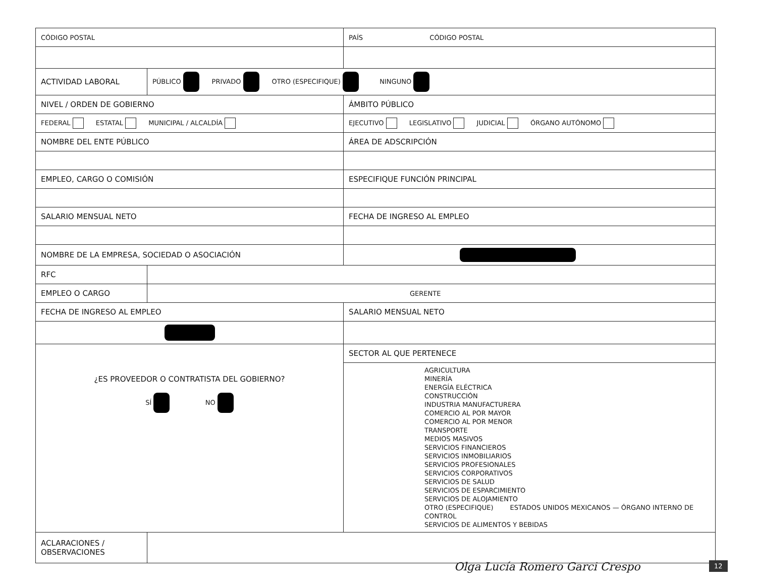| CÓDIGO POSTAL | | PAÍS CÓDIGO POSTAL |
| ACTIVIDAD LABORAL | PÚBLICO PRIVADO OTRO (ESPECIFIQUE) NINGUNO | |
| NIVEL / ORDEN DE GOBIERNO | | ÁMBITO PÚBLICO |
| FEDERAL ESTATAL MUNICIPAL / ALCALDÍA | | EJECUTIVO LEGISLATIVO JUDICIAL ÓRGANO AUTÓNOMO |
| NOMBRE DEL ENTE PÚBLICO | | ÁREA DE ADSCRIPCIÓN |
| EMPLEO, CARGO O COMISIÓN | | ESPECIFIQUE FUNCIÓN PRINCIPAL |
| SALARIO MENSUAL NETO | | FECHA DE INGRESO AL EMPLEO |
| NOMBRE DE LA EMPRESA, SOCIEDAD O ASOCIACIÓN | | |
| RFC | | |
| EMPLEO O CARGO | GERENTE | |
| FECHA DE INGRESO AL EMPLEO | | SALARIO MENSUAL NETO |
| ¿ES PROVEEDOR O CONTRATISTA DEL GOBIERNO? SÍ NO | | SECTOR AL QUE PERTENECE |
| | | AGRICULTURA MINERÍA ENERGÍA ELÉCTRICA CONSTRUCCIÓN INDUSTRIA MANUFACTURERA COMERCIO AL POR MAYOR COMERCIO AL POR MENOR TRANSPORTE MEDIOS MASIVOS SERVICIOS FINANCIEROS SERVICIOS INMOBILIARIOS SERVICIOS PROFESIONALES SERVICIOS CORPORATIVOS SERVICIOS DE SALUD SERVICIOS DE ESPARCIMIENTO SERVICIOS DE ALOJAMIENTO OTRO (ESPECIFIQUE) ESTADOS UNIDOS MEXICANOS — ÓRGANO INTERNO DE CONTROL SERVICIOS DE ALIMENTOS Y BEBIDAS |
| ACLARACIONES / OBSERVACIONES | | |
Olga Lucía Romero Garci Crespo 12